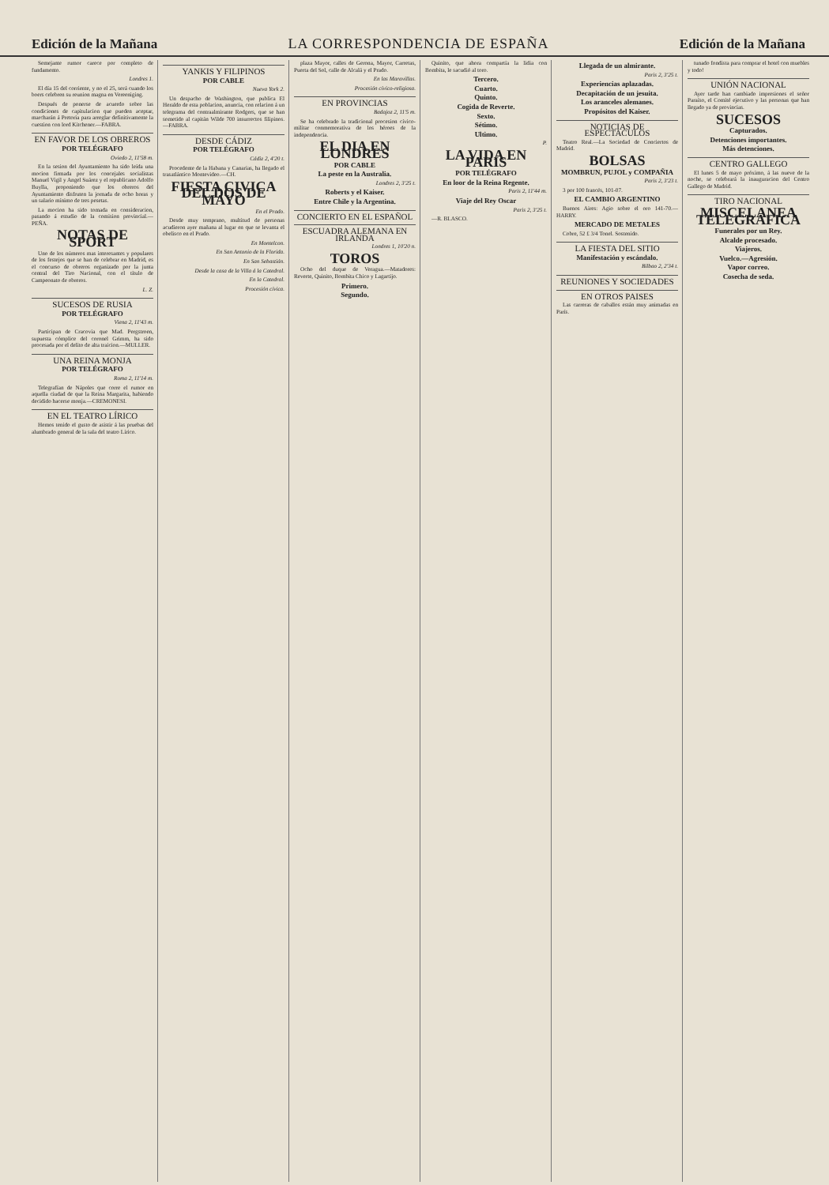Edición de la Mañana LA CORRESPONDENCIA DE ESPAÑA Edición de la Mañana
Semejante rumor carece por completo de fundamento.
Londres 1.
El día 15 del corriente, y no el 25, será cuando los boers celebren su reunion magna en Vereeniging.
Después de ponerse de acuerdo sobre las condiciones de capitulacion que pueden aceptar, marcharán á Pretoria para arreglar definitivamente la cuestion con lord Kitchener.—FABRA.
EN FAVOR DE LOS OBREROS
POR TELÉGRAFO
Oviedo 2, 11'58 m.
En la sesion del Ayuntamiento ha sido leída una mocion firmada por los concejales socialistas Manuel Vigil y Angel Suárez y el republicano Adolfo Buylla, proponiendo que los obreros del Ayuntamiento disfruten la jornada de ocho horas y un salario mínimo de tres pesetas.
La mocion ha sido tomada en consideracion, pasando á estudio de la comision provincial.—PEÑA.
NOTAS DE SPORT
Uno de los números mas interesantes y populares de los festejos que se han de celebrar en Madrid, es el concurso de obreros organizado por la junta central del Tiro Nacional, con el título de Campeonato de obreros.
L. Z.
SUCESOS DE RUSIA
POR TELÉGRAFO
Viena 2, 11'43 m.
Participan de Cracovia que Mad. Pergstroen, supuesta cómplice del coronel Grimm, ha sido procesada por el delito de alta traicion.—MULLER.
UNA REINA MONJA
POR TELÉGRAFO
Roma 2, 11'14 m.
Telegrafían de Nápoles que corre el rumor en aquella ciudad de que la Reina Margarita, habiendo decidido hacerse monja.—CREMONESI.
EN EL TEATRO LÍRICO
Hemos tenido el gusto de asistir á las pruebas del alumbrado general de la sala del teatro Lírico.
YANKIS Y FILIPINOS
POR CABLE
Nueva York 2.
Un despacho de Washington, que publica El Heraldo de esta poblacion, anuncia, con relacion á un telegrama del contraalmirante Rodgers, que se han sometido al capitán Wilde 700 insurrectos filipinos.—FABRA.
DESDE CÁDIZ
POR TELÉGRAFO
Cádiz 2, 4'20 t.
Procedente de la Habana y Canarias, ha llegado el trasatlántico Montevideo.—CH.
FIESTA CIVICA DEL DOS DE MAYO
En el Prado.
Desde muy temprano, multitud de personas acudieron ayer mañana al lugar en que se levanta el obelisco en el Prado.
En Montelcon.
En San Antonio de la Florida.
En San Sebastián.
Desde la casa de la Villa á la Catedral.
En la Catedral.
Procesión cívica.
plaza Mayor, calles de Gerona, Mayor, Carretas, Puerta del Sol, calle de Alcalá y el Prado.
En las Maravillas.
Procesión cívico-religiosa.
EN PROVINCIAS
Badajoz 2, 11'5 m.
Se ha celebrado la tradicional procesion cívico-militar conmemorativa de los héroes de la independencia.
EL DIA EN LONDRES
POR CABLE
La peste en la Australia.
Londres 2, 3'25 t.
Roberts y el Kaiser.
Entre Chile y la Argentina.
CONCIERTO EN EL ESPAÑOL
ESCUADRA ALEMANA EN IRLANDA
Londres 1, 10'20 n.
TOROS
Ocho del duque de Veragua.—Matadores: Reverte, Quinito, Bombita Chico y Lagartijo.
Primero.
Segundo.
Quinito, que ahora compartía la lidia con Bombita, le sacudió al toro.
Tercero.
Cuarto.
Quinto.
Cogida de Reverte.
Sexto.
Sétimo.
Ultimo.
P.
LA VIDA EN PARIS
POR TELÉGRAFO
En loor de la Reina Regente.
Paris 2, 11'44 m.
Viaje del Rey Oscar
Paris 2, 3'25 t.
—R. BLASCO.
Llegada de un almirante.
Paris 2, 3'25 t.
Experiencias aplazadas.
Decapitación de un jesuita.
Los aranceles alemanes.
Propósitos del Kaiser.
NOTICIAS DE ESPECTACULOS
Teatro Real.—La Sociedad de Conciertos de Madrid.
BOLSAS
MOMBRUN, PUJOL y COMPAÑIA
Paris 2, 3'23 t.
3 por 100 francés, 101-07.
EL CAMBIO ARGENTINO
Buenos Aires: Agio sobre el oro 141-70.—HARRY.
MERCADO DE METALES
Cobre, 52 £ 3/4 Tonel. Sostenido.
LA FIESTA DEL SITIO
Manifestación y escándalo.
Bilbao 2, 2'34 t.
REUNIONES Y SOCIEDADES
EN OTROS PAISES
Las carreras de caballos están muy animadas en París.
tunado fondista para comprar el hotel con muebles y todo!
UNIÓN NACIONAL
Ayer tarde han cambiado impresiones el señor Paraíso, el Comité ejecutivo y las personas que han llegado ya de provincias.
SUCESOS
Capturados.
Detenciones importantes.
Más detenciones.
CENTRO GALLEGO
El lunes 5 de mayo próximo, á las nueve de la noche, se celebrará la inauguracion del Centro Gallego de Madrid.
TIRO NACIONAL
MISCELANEA TELEGRAFICA
Funerales por un Rey.
Alcalde procesado.
Viajeros.
Vuelco.—Agresión.
Vapor correo.
Cosecha de seda.